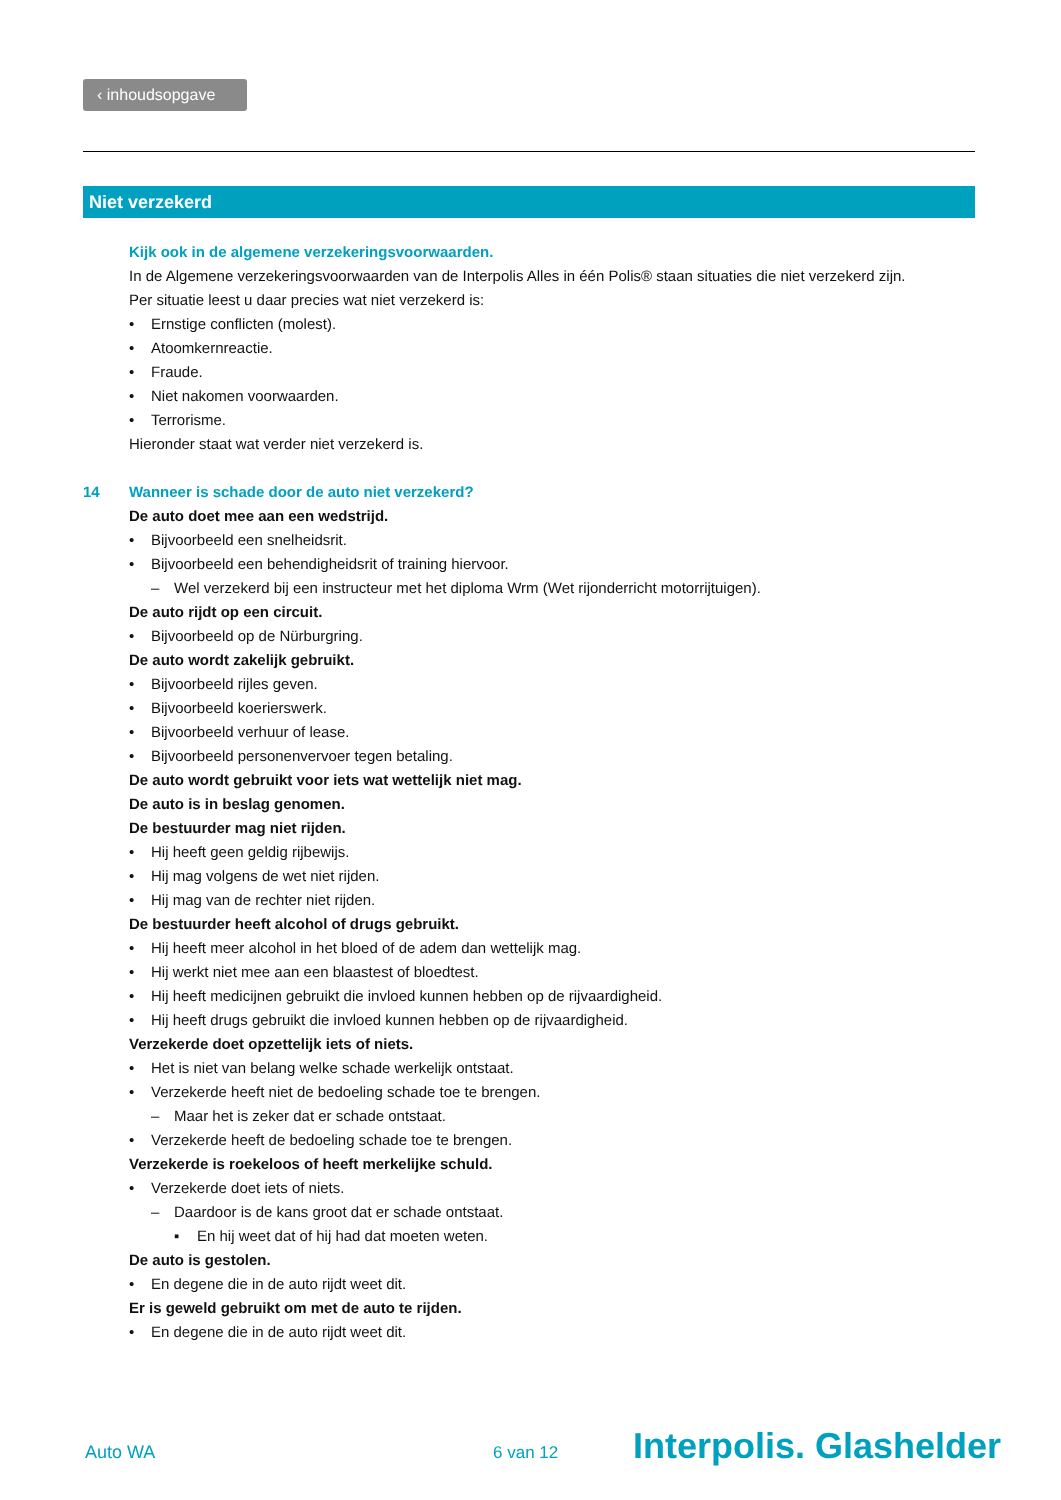‹ inhoudsopgave
Niet verzekerd
Kijk ook in de algemene verzekeringsvoorwaarden.
In de Algemene verzekeringsvoorwaarden van de Interpolis Alles in één Polis® staan situaties die niet verzekerd zijn.
Per situatie leest u daar precies wat niet verzekerd is:
• Ernstige conflicten (molest).
• Atoomkernreactie.
• Fraude.
• Niet nakomen voorwaarden.
• Terrorisme.
Hieronder staat wat verder niet verzekerd is.
14 Wanneer is schade door de auto niet verzekerd?
De auto doet mee aan een wedstrijd.
• Bijvoorbeeld een snelheidsrit.
• Bijvoorbeeld een behendigheidsrit of training hiervoor.
– Wel verzekerd bij een instructeur met het diploma Wrm (Wet rijonderricht motorrijtuigen).
De auto rijdt op een circuit.
• Bijvoorbeeld op de Nürburgring.
De auto wordt zakelijk gebruikt.
• Bijvoorbeeld rijles geven.
• Bijvoorbeeld koerierswerk.
• Bijvoorbeeld verhuur of lease.
• Bijvoorbeeld personenvervoer tegen betaling.
De auto wordt gebruikt voor iets wat wettelijk niet mag.
De auto is in beslag genomen.
De bestuurder mag niet rijden.
• Hij heeft geen geldig rijbewijs.
• Hij mag volgens de wet niet rijden.
• Hij mag van de rechter niet rijden.
De bestuurder heeft alcohol of drugs gebruikt.
• Hij heeft meer alcohol in het bloed of de adem dan wettelijk mag.
• Hij werkt niet mee aan een blaastest of bloedtest.
• Hij heeft medicijnen gebruikt die invloed kunnen hebben op de rijvaardigheid.
• Hij heeft drugs gebruikt die invloed kunnen hebben op de rijvaardigheid.
Verzekerde doet opzettelijk iets of niets.
• Het is niet van belang welke schade werkelijk ontstaat.
• Verzekerde heeft niet de bedoeling schade toe te brengen.
– Maar het is zeker dat er schade ontstaat.
• Verzekerde heeft de bedoeling schade toe te brengen.
Verzekerde is roekeloos of heeft merkelijke schuld.
• Verzekerde doet iets of niets.
– Daardoor is de kans groot dat er schade ontstaat.
▪ En hij weet dat of hij had dat moeten weten.
De auto is gestolen.
• En degene die in de auto rijdt weet dit.
Er is geweld gebruikt om met de auto te rijden.
• En degene die in de auto rijdt weet dit.
Auto WA 6 van 12 Interpolis. Glashelder